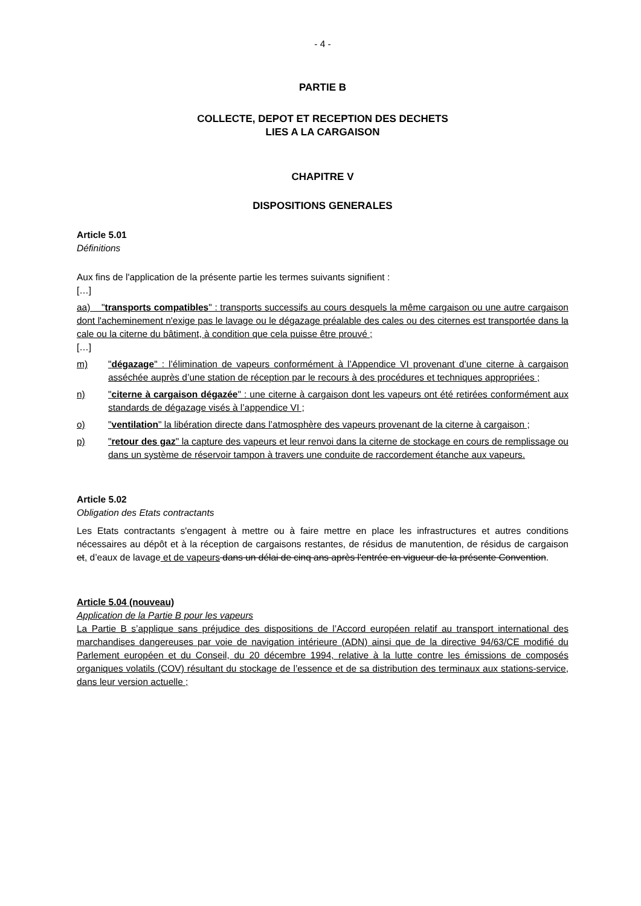- 4 -
PARTIE B
COLLECTE, DEPOT ET RECEPTION DES DECHETS
LIES A LA CARGAISON
CHAPITRE V
DISPOSITIONS GENERALES
Article 5.01
Définitions
Aux fins de l'application de la présente partie les termes suivants signifient :
[…]
aa) "transports compatibles" : transports successifs au cours desquels la même cargaison ou une autre cargaison dont l'acheminement n'exige pas le lavage ou le dégazage préalable des cales ou des citernes est transportée dans la cale ou la citerne du bâtiment, à condition que cela puisse être prouvé ;
[…]
m) "dégazage" : l’élimination de vapeurs conformément à l’Appendice VI provenant d’une citerne à cargaison asséchée auprès d’une station de réception par le recours à des procédures et techniques appropriées ;
n) "citerne à cargaison dégazée" : une citerne à cargaison dont les vapeurs ont été retirées conformément aux standards de dégazage visés à l’appendice VI ;
o) "ventilation" la libération directe dans l’atmosphère des vapeurs provenant de la citerne à cargaison ;
p) "retour des gaz" la capture des vapeurs et leur renvoi dans la citerne de stockage en cours de remplissage ou dans un système de réservoir tampon à travers une conduite de raccordement étanche aux vapeurs.
Article 5.02
Obligation des Etats contractants
Les Etats contractants s'engagent à mettre ou à faire mettre en place les infrastructures et autres conditions nécessaires au dépôt et à la réception de cargaisons restantes, de résidus de manutention, de résidus de cargaison et, d’eaux de lavage et de vapeurs dans un délai de cinq ans après l'entrée en vigueur de la présente Convention.
Article 5.04 (nouveau)
Application de la Partie B pour les vapeurs
La Partie B s’applique sans préjudice des dispositions de l’Accord européen relatif au transport international des marchandises dangereuses par voie de navigation intérieure (ADN) ainsi que de la directive 94/63/CE modifié du Parlement européen et du Conseil, du 20 décembre 1994, relative à la lutte contre les émissions de composés organiques volatils (COV) résultant du stockage de l’essence et de sa distribution des terminaux aux stations-service, dans leur version actuelle ;